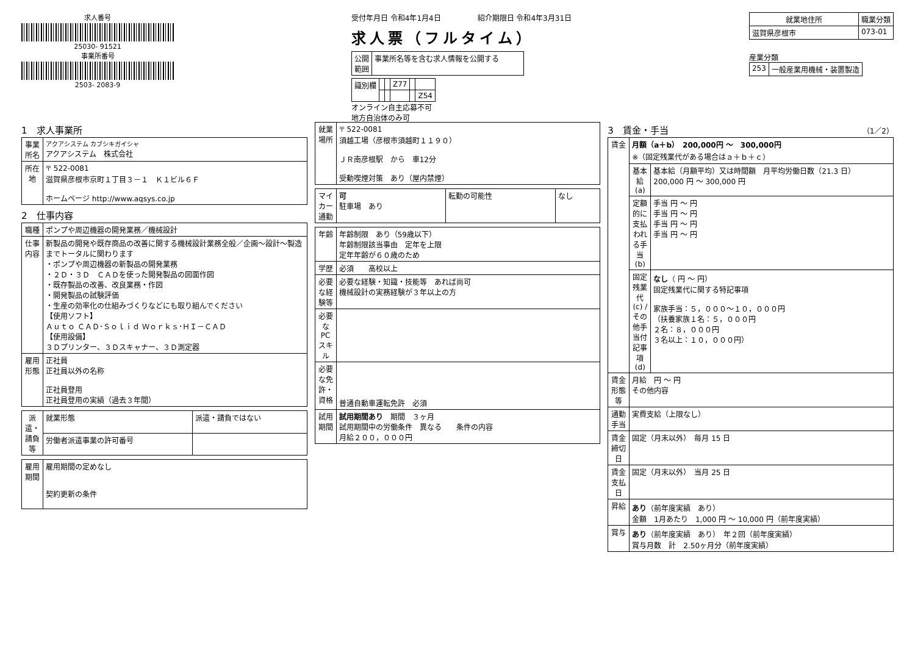求人番号
25030- 91521
事業所番号
2503- 2083-9
受付年月日 令和4年1月4日　　　　　紹介期限日 令和4年3月31日
求人票（フルタイム）
| 公開 範囲 | 事業所名等を含む求人情報を公開する |
| 識別欄 | | | Z77 | | |
| | | | | | Z54 |
オンライン自主応募不可
地方自治体のみ可
| 就業地住所 | 職業分類 |
| --- | --- |
| 滋賀県彦根市 | 073-01 |
産業分類
| 253 | 一般産業用機械・装置製造 |
1　求人事業所
| 事業所名 | アクアシステム カブシキガイシャ アクアシステム 株式会社 |
| 所在地 | 〒 522-0081 滋賀県彦根市京町１丁目３－１ Ｋ１ビル６Ｆ ホームページ http://www.aqsys.co.jp |
2　仕事内容
| 職種 | ポンプや周辺機器の開発業務／機械設計 |
| 仕事内容 | 新製品の開発や既存商品の改善に関する機械設計業務全般／企画～設計～製造までトータルに関わります ・ポンプや周辺機器の新製品の開発業務 ・２Ｄ・３Ｄ ＣＡＤを使った開発製品の図面作図 ・既存製品の改善、改良業務・作図 ・開発製品の試験評価 ・生産の効率化の仕組みづくりなどにも取り組んでください 【使用ソフト】 Ａｕｔｏ ＣＡＤ･Ｓｏｌｉｄ Ｗｏｒｋｓ･ＨＩ－ＣＡＤ 【使用設備】 ３Ｄプリンター、３Ｄスキャナー、３Ｄ測定器 |
| 雇用形態 | 正社員 正社員以外の名称 正社員登用 正社員登用の実績（過去３年間） |
| 派遣・請負等 | 就業形態 | 派遣・請負ではない |
| | 労働者派遣事業の許可番号 | |
| 雇用期間 | 雇用期間の定めなし 契約更新の条件 |
| 就業場所 | 〒 522-0081 須越工場（彦根市須越町１１９０） ＪＲ南彦根駅 から 車12分 受動喫煙対策 あり（屋内禁煙） |
| マイカー通勤 | 可 駐車場 あり | 転勤の可能性 | なし |
| 年齢 | 年齢制限 あり（59歳以下） 年齢制限該当事由 定年を上限 定年年齢が６０歳のため |
| 学歴 | 必須 高校以上 |
| 必要な経験等 | 必要な経験・知識・技能等 あれば尚可 機械設計の実務経験が３年以上の方 |
| 必要なPCスキル | |
| 必要な免許・資格 | 普通自動車運転免許 必須 |
| 試用期間 | 試用期間あり 期間 ３ヶ月 試用期間中の労働条件 異なる 条件の内容 月給２００，０００円 |
3　賃金・手当　（1／2）
| 賃金 | 月額（a＋b） 200,000円 ～ 300,000円 ※（固定残業代がある場合はａ＋ｂ＋ｃ） | |
| | 基本給(a) | 基本給（月額平均）又は時間額 月平均労働日数（21.3 日） 200,000 円 ～ 300,000 円 |
| | 定額的に支払われる手当(b) | 手当 円 ～ 円 手当 円 ～ 円 手当 円 ～ 円 手当 円 ～ 円 |
| | 固定残業代(c) / その他手当付記事項(d) | なし （ 円 ～ 円） 固定残業代に関する特記事項 家族手当：５，０００～１０，０００円 （扶養家族１名：５，０００円 ２名：８，０００円 ３名以上：１０，０００円） |
| 賃金形態等 | 月給 円 ～ 円 その他内容 | |
| 通勤手当 | 実費支給（上限なし） | |
| 賃金締切日 | 固定（月末以外） 毎月 15 日 | |
| 賃金支払日 | 固定（月末以外） 当月 25 日 | |
| 昇給 | あり （前年度実績 あり） 金額 1月あたり 1,000 円 ～ 10,000 円（前年度実績） | |
| 賞与 | あり （前年度実績 あり） 年２回（前年度実績） 賞与月数 計 2.50ヶ月分（前年度実績） | |